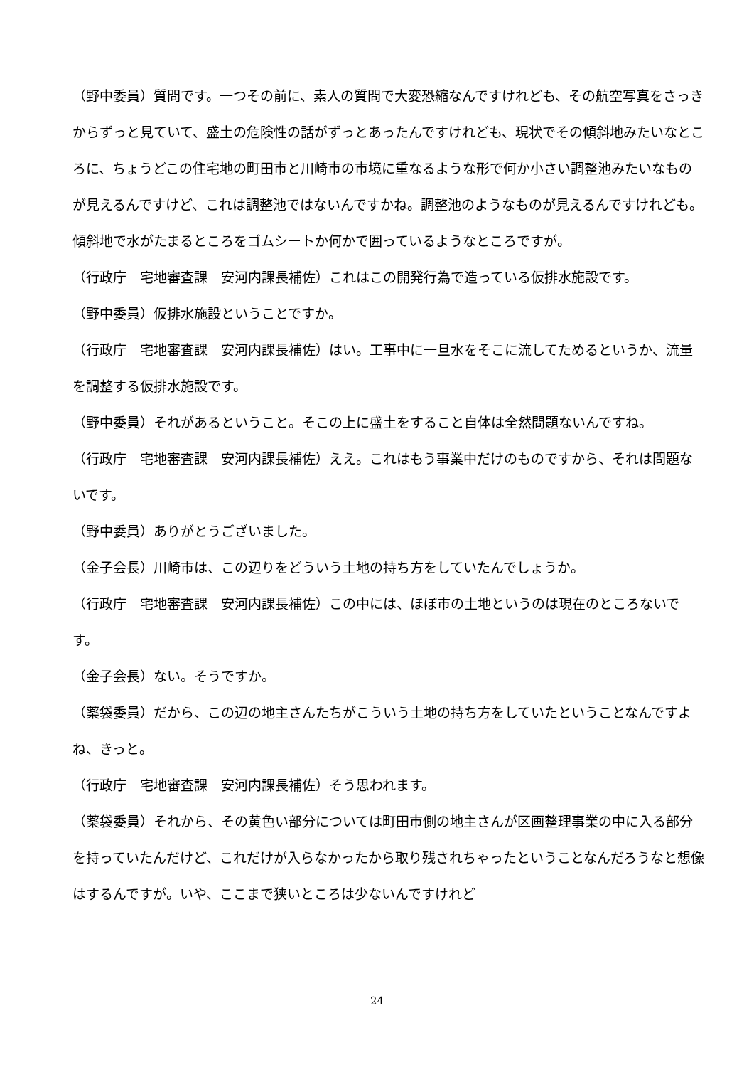（野中委員）質問です。一つその前に、素人の質問で大変恐縮なんですけれども、その航空写真をさっきからずっと見ていて、盛土の危険性の話がずっとあったんですけれども、現状でその傾斜地みたいなところに、ちょうどこの住宅地の町田市と川崎市の市境に重なるような形で何か小さい調整池みたいなものが見えるんですけど、これは調整池ではないんですかね。調整池のようなものが見えるんですけれども。傾斜地で水がたまるところをゴムシートか何かで囲っているようなところですが。
（行政庁　宅地審査課　安河内課長補佐）これはこの開発行為で造っている仮排水施設です。
（野中委員）仮排水施設ということですか。
（行政庁　宅地審査課　安河内課長補佐）はい。工事中に一旦水をそこに流してためるというか、流量を調整する仮排水施設です。
（野中委員）それがあるということ。そこの上に盛土をすること自体は全然問題ないんですね。
（行政庁　宅地審査課　安河内課長補佐）ええ。これはもう事業中だけのものですから、それは問題ないです。
（野中委員）ありがとうございました。
（金子会長）川崎市は、この辺りをどういう土地の持ち方をしていたんでしょうか。
（行政庁　宅地審査課　安河内課長補佐）この中には、ほぼ市の土地というのは現在のところないです。
（金子会長）ない。そうですか。
（薬袋委員）だから、この辺の地主さんたちがこういう土地の持ち方をしていたということなんですよね、きっと。
（行政庁　宅地審査課　安河内課長補佐）そう思われます。
（薬袋委員）それから、その黄色い部分については町田市側の地主さんが区画整理事業の中に入る部分を持っていたんだけど、これだけが入らなかったから取り残されちゃったということなんだろうなと想像はするんですが。いや、ここまで狭いところは少ないんですけれど
24